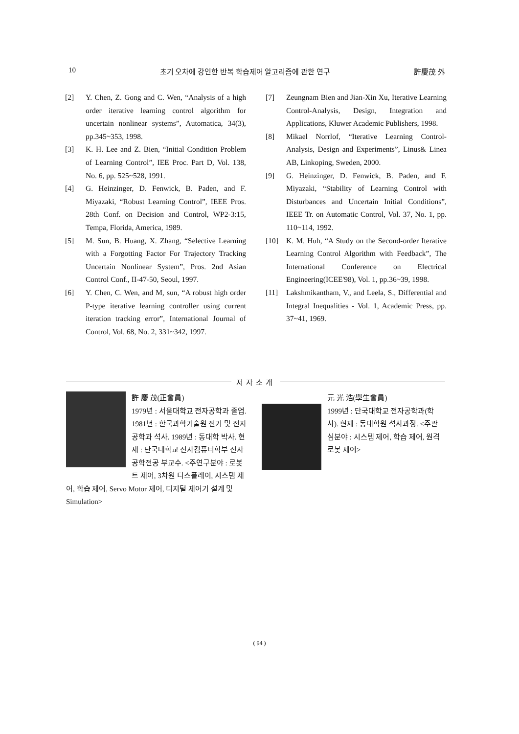10 초기 오차에 강인한 반복 학습제어 알고리즘에 관한 연구 許慶茂 外
[2] Y. Chen, Z. Gong and C. Wen, “Analysis of a high order iterative learning control algorithm for uncertain nonlinear systems”, Automatica, 34(3), pp.345~353, 1998.
[3] K. H. Lee and Z. Bien, “Initial Condition Problem of Learning Control”, IEE Proc. Part D, Vol. 138, No. 6, pp. 525~528, 1991.
[4] G. Heinzinger, D. Fenwick, B. Paden, and F. Miyazaki, “Robust Learning Control”, IEEE Pros. 28th Conf. on Decision and Control, WP2-3:15, Tempa, Florida, America, 1989.
[5] M. Sun, B. Huang, X. Zhang, “Selective Learning with a Forgotting Factor For Trajectory Tracking Uncertain Nonlinear System”, Pros. 2nd Asian Control Conf., II-47-50, Seoul, 1997.
[6] Y. Chen, C. Wen, and M, sun, “A robust high order P-type iterative learning controller using current iteration tracking error”, International Journal of Control, Vol. 68, No. 2, 331~342, 1997.
[7] Zeungnam Bien and Jian-Xin Xu, Iterative Learning Control-Analysis, Design, Integration and Applications, Kluwer Academic Publishers, 1998.
[8] Mikael Norrlof, “Iterative Learning Control-Analysis, Design and Experiments”, Linus& Linea AB, Linkoping, Sweden, 2000.
[9] G. Heinzinger, D. Fenwick, B. Paden, and F. Miyazaki, “Stability of Learning Control with Disturbances and Uncertain Initial Conditions”, IEEE Tr. on Automatic Control, Vol. 37, No. 1, pp. 110~114, 1992.
[10] K. M. Huh, “A Study on the Second-order Iterative Learning Control Algorithm with Feedback”, The International Conference on Electrical Engineering(ICEE'98), Vol. 1, pp.36~39, 1998.
[11] Lakshmikantham, V., and Leela, S., Differential and Integral Inequalities - Vol. 1, Academic Press, pp. 37~41, 1969.
저자소개
許 慶 茂(正會員)
1979년 : 서울대학교 전자공학과 졸업. 1981년 : 한국과학기술원 전기 및 전자공학과 석사. 1989년 : 동대학 박사. 현재 : 단국대학교 전자컴퓨터학부 전자공학전공 부교수. <주연구분야 : 로봇트 제어, 3차원 디스플레이, 시스템 제어, 학습 제어, Servo Motor 제어, 디지털 제어기 설계 및 Simulation>
元 光 浩(學生會員)
1999년 : 단국대학교 전자공학과(학사). 현재 : 동대학원 석사과정. <주관심분야 : 시스템 제어, 학습 제어, 원격 로봇 제어>
( 94 )